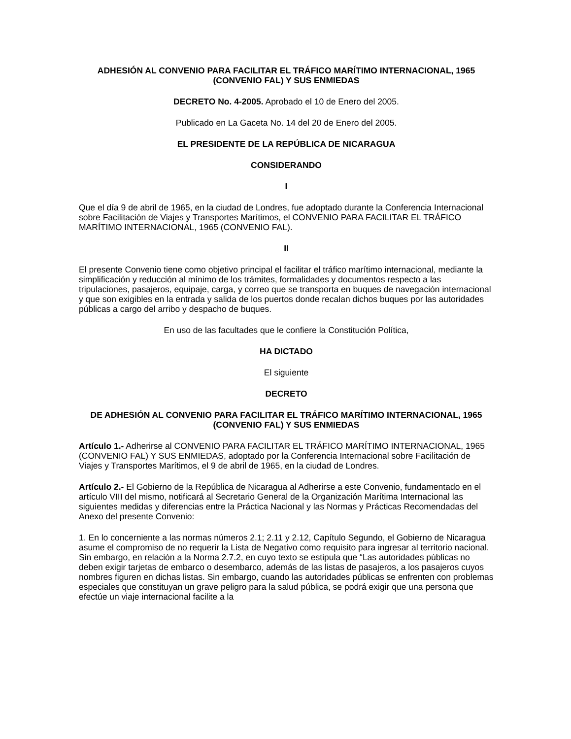ADHESIÓN AL CONVENIO PARA FACILITAR EL TRÁFICO MARÍTIMO INTERNACIONAL, 1965 (CONVENIO FAL) Y SUS ENMIEDAS
DECRETO No. 4-2005. Aprobado el 10 de Enero del 2005.
Publicado en La Gaceta No. 14 del 20 de Enero del 2005.
EL PRESIDENTE DE LA REPÚBLICA DE NICARAGUA
CONSIDERANDO
I
Que el día 9 de abril de 1965, en la ciudad de Londres, fue adoptado durante la Conferencia Internacional sobre Facilitación de Viajes y Transportes Marítimos, el CONVENIO PARA FACILITAR EL TRÁFICO MARÍTIMO INTERNACIONAL, 1965 (CONVENIO FAL).
II
El presente Convenio tiene como objetivo principal el facilitar el tráfico marítimo internacional, mediante la simplificación y reducción al mínimo de los trámites, formalidades y documentos respecto a las tripulaciones, pasajeros, equipaje, carga, y correo que se transporta en buques de navegación internacional y que son exigibles en la entrada y salida de los puertos donde recalan dichos buques por las autoridades públicas a cargo del arribo y despacho de buques.
En uso de las facultades que le confiere la Constitución Política,
HA DICTADO
El siguiente
DECRETO
DE ADHESIÓN AL CONVENIO PARA FACILITAR EL TRÁFICO MARÍTIMO INTERNACIONAL, 1965 (CONVENIO FAL) Y SUS ENMIEDAS
Artículo 1.- Adherirse al CONVENIO PARA FACILITAR EL TRÁFICO MARÍTIMO INTERNACIONAL, 1965 (CONVENIO FAL) Y SUS ENMIEDAS, adoptado por la Conferencia Internacional sobre Facilitación de Viajes y Transportes Marítimos, el 9 de abril de 1965, en la ciudad de Londres.
Artículo 2.- El Gobierno de la República de Nicaragua al Adherirse a este Convenio, fundamentado en el artículo VIII del mismo, notificará al Secretario General de la Organización Marítima Internacional las siguientes medidas y diferencias entre la Práctica Nacional y las Normas y Prácticas Recomendadas del Anexo del presente Convenio:
1. En lo concerniente a las normas números 2.1; 2.11 y 2.12, Capítulo Segundo, el Gobierno de Nicaragua asume el compromiso de no requerir la Lista de Negativo como requisito para ingresar al territorio nacional. Sin embargo, en relación a la Norma 2.7.2, en cuyo texto se estipula que “Las autoridades públicas no deben exigir tarjetas de embarco o desembarco, además de las listas de pasajeros, a los pasajeros cuyos nombres figuren en dichas listas. Sin embargo, cuando las autoridades públicas se enfrenten con problemas especiales que constituyan un grave peligro para la salud pública, se podrá exigir que una persona que efectúe un viaje internacional facilite a la